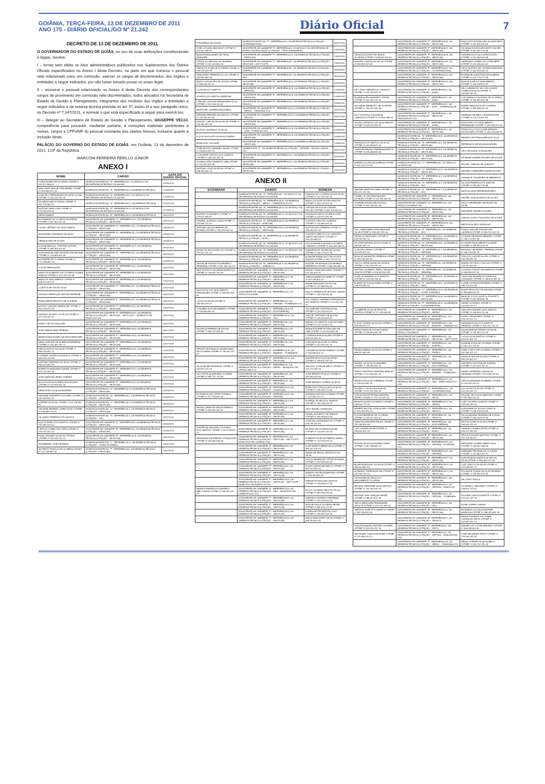GOIÂNIA, TERÇA-FEIRA, 13 DE DEZEMBRO DE 2011
ANO 175 - DIÁRIO OFICIAL/GO Nº 21.242
Diário Oficial 7
DECRETO DE 13 DE DEZEMBRO DE 2011.
O GOVERNADOR DO ESTADO DE GOIÁS, no uso de suas atribuições constitucionais e legais, resolve:
I – tornar sem efeito os Atos administrativos publicados nos Suplementos dos Diários Oficiais especificados no Anexo I deste Decreto, na parte em que nomeou o pessoal nele relacionado para, em comissão, exercer os cargos ali discriminados, dos órgãos e entidades a seguir indicados, por não haver tomado posse no prazo legal;
II – exonerar o pessoal relacionado no Anexo II deste Decreto dos correspondentes cargos de provimento em comissão nele discriminados, todos alocados na Secretaria de Estado de Gestão e Planejamento, integrantes dos módulos dos órgãos e entidades a seguir indicados e da reserva técnica prevista no art. 5º, inciso III e seu parágrafo único, do Decreto nº 7.347/2011, e nomear o que está especificado a seguir para exercê-los;
III – delegar ao Secretário de Estado de Gestão e Planejamento, GIUSEPPE VECCI, competência para proceder, mediante portaria, a correções materiais pertinentes a nomes, cargos e CPFs/MF do pessoal constante dos citados Anexos, inclusive quanto à inclusão deste.
PALÁCIO DO GOVERNO DO ESTADO DE GOIÁS, em Goiânia, 13 de dezembro de 2011, 123º da República.
MARCONI FERREIRA PERILLO JÚNIOR
ANEXO I
| NOME | CARGO | DATA DO DIÁRIO OFICIAL |
| --- | --- | --- |
| CLÉIA NUNES DE OLIVEIRA CPF/MF nº 010.817.866-54 | ASSESSOR ESPECIAL "A", REFERÊNCIA I, DO MÓDULO DA SECRETARIA DE ESTADO DA SAÚDE | 17/06/2011 |
| ANA CAROLINA DE PINA ABREU CPF/MF nº 004.956.471-44 | ASSESSOR ESPECIAL "A", REFERÊNCIA II, DA RESERVA TÉCNICA | 17/08/2011 |
| GRACIELY FERNANDES DA SILVA LUCAS CPF/MF nº 920.418.761-15 | ASSESSOR ESPECIAL "A", REFERÊNCIA IV, DO MÓDULO DA SECRETARIA DE ESTADO DA SAÚDE | 17/06/2011 |
| ROGÉRIO HELOU RASSI CPF/MF nº 402.736.361-20 | ASSESSOR ESPECIAL "A", REFERÊNCIA IV, DA RESERVA TÉCNICA | 07/07/2011 |
| ANTÔNIO NABI CURI CPF/MF nº 273.496.916-53 | ASSESSOR ESPECIAL "B", REFERÊNCIA IV, DO MÓDULO DA SECRETARIA DE ESTADO DA SAÚDE | 17/06/2011 |
| NÉDIO AMADO | ASSESSOR ESPECIAL "E", REFERÊNCIA III, DA RESERVA TÉCNICA | 18/07/2011 |
| ROSIMEIRE DE OLIVEIRA FERREIRA CPF/MF nº 957.352.911-49 | ASSISTENTE DE GABINETE "C", REFERÊNCIA IV, DA RESERVA TÉCNICA (LOTAÇÃO – SEGPLAN) | 29/07/2011 |
| LILIAN CAETANO DA SILVA RAMOS | ASSISTENTE DE GABINETE "D", REFERÊNCIA I, DA RESERVA TÉCNICA (LOTAÇÃO – SEGPLAN) | 03/08/2011 |
| EURÍPEDES FERREIRA DE ASSIS | ASSISTENTE DE GABINETE "D", REFERÊNCIA I, DA RESERVA TÉCNICA (LOTAÇÃO – SEGPLAN) | 03/08/2011 |
| KÊNIA ALVES DE SOUZA | ASSISTENTE DE GABINETE "D", REFERÊNCIA I, DA RESERVA TÉCNICA (LOTAÇÃO – SEGPLAN) | 03/08/2011 |
| ALINNE MARÇAL CRISTINO ROCHA CPF/MF nº 955.354.201-82 | ASSISTENTE DE GABINETE "D", REFERÊNCIA IV, DA RESERVA TÉCNICA (LOTAÇÃO – SEGPLAN) | 06/07/2011 |
| ALESSANDRA PAES BORGES DE AMORIM CPF/MF nº 723.689.401-06 | ASSISTENTE DE GABINETE "E", REFERÊNCIA I, DA RESERVA TÉCNICA (LOTAÇÃO – SEGPLAN) | 09/09/2011 |
| DONIZETE DE OLIVEIRA CPF/MF nº 771.498.681-15 | ASSISTENTE DE GABINETE "E", REFERÊNCIA III, DA RESERVA TÉCNICA (LOTAÇÃO – SEGPLAN) | 03/08/2011 |
| FLÁVIA FERNANDES | ASSISTENTE DE GABINETE "E", REFERÊNCIA V, DA RESERVA TÉCNICA (LOTAÇÃO – SEGPLAN) | 06/07/2011 |
| MARCOS ROBERTO DE OLIVEIRA GOMES JÚNIOR CPF/MF nº 021.740.701-38 | ASSISTENTE DE GABINETE "E", REFERÊNCIA V, DA RESERVA TÉCNICA (LOTAÇÃO – SEGPLAN) | 14/07/2011 |
| MARCUS NASCIMENTO CPF/MF nº 849.723.001-91 | ASSISTENTE DE GABINETE "E", REFERÊNCIA V, DA RESERVA TÉCNICA (LOTAÇÃO – SEGPLAN) | 14/07/2011 |
| CLEITON DE SOUZA SILVA | ASSISTENTE DE GABINETE "F", REFERÊNCIA I, DA RESERVA TÉCNICA (LOTAÇÃO – SEGPLAN) | 14/07/2011 |
| ARTHUR HENRIQUE BATISTA REZENDE | ASSISTENTE DE GABINETE "F", REFERÊNCIA I, DA RESERVA TÉCNICA (LOTAÇÃO – SEGPLAN) | 06/07/2011 |
| EDNA MARIA PEIXOTO DE OLIVEIRA | ASSISTENTE DE GABINETE "F", REFERÊNCIA I, DA RESERVA TÉCNICA (LOTAÇÃO – SEGPLAN) | 06/07/2011 |
| MURILO GARCEZ HENRIQUE CPF/MF nº 907.546.971-34 | ASSISTENTE DE GABINETE "F", REFERÊNCIA II, DA RESERVA TÉCNICA (LOTAÇÃO – SEGPLAN) | 14/07/2011 |
| SANDRA JACINTO DA SILVA CPF/MF nº 777.079.401-30 | ASSISTENTE DE GABINETE "F", REFERÊNCIA III, DA RESERVA TÉCNICA (LOTAÇÃO – SEGPLAN – VAPT-VUPT – MUNICÍPIO DE ANÁPOLIS-GO) | 18/07/2011 |
| ADEDY DE SOUZA ALVES | ASSISTENTE DE GABINETE "F", REFERÊNCIA III, DA RESERVA TÉCNICA (LOTAÇÃO – SEGPLAN) | 06/07/2011 |
| JOÃO MARIA MAIA PEREIRA | ASSISTENTE DE GABINETE "F", REFERÊNCIA III, DA RESERVA TÉCNICA (LOTAÇÃO – SEGPLAN) | 06/07/2011 |
| MARA RÚBIA NUNES DE PAIVA MARQUES | ASSISTENTE DE GABINETE "F", REFERÊNCIA III, DA RESERVA TÉCNICA (LOTAÇÃO – SEGPLAN) | 06/07/2011 |
| MARLI BATISTA DE ALMEIDA FERREIRA CPF/MF nº 332.067.752-72 | ASSISTENTE DE GABINETE "F", REFERÊNCIA III, DA RESERVA TÉCNICA (LOTAÇÃO – SEGPLAN) | 14/07/2011 |
| WELDA ARTUR DA SILVA CPF/MF nº 880.236.081-72 | ASSISTENTE DE GABINETE "F", REFERÊNCIA III, DA RESERVA TÉCNICA (LOTAÇÃO – SEGPLAN) | 14/07/2011 |
| LUZIMAR XAVIER DOS ANJOS CPF/MF nº 590.434.311-68 | ASSISTENTE DE GABINETE "F", REFERÊNCIA III, DA RESERVA TÉCNICA (LOTAÇÃO – SEGPLAN) | 06/07/2011 |
| ANTÔNIO MARTINS DA SILVA CPF/MF nº 360.401.891-68 | ASSISTENTE DE GABINETE "F", REFERÊNCIA IV, DA RESERVA TÉCNICA (LOTAÇÃO – SEGPLAN) | 07/07/2011 |
| EVERTON PARDINHO NAVES CPF/MF nº 510.702.001-15 | ASSISTENTE DE GABINETE "F", REFERÊNCIA IV, DA RESERVA TÉCNICA (LOTAÇÃO – SEGPLAN) | 14/07/2011 |
| JOÃO BATISTA LEMES GUEDES | ASSISTENTE DE GABINETE "F", REFERÊNCIA IV, DA RESERVA TÉCNICA (LOTAÇÃO – SEGPLAN) | 14/07/2011 |
| ELZI SOUZA NOGUEIRA RODRIGUES CPF/MF nº 772.875.591-15 | ASSISTENTE DE GABINETE "F", REFERÊNCIA V, DA RESERVA TÉCNICA (LOTAÇÃO – SEGPLAN) | 14/07/2011 |
| SEBASTIÃO DA SILVA MARTINS | ASSESSOR ESPECIAL "A", REFERÊNCIA III, DA RESERVA TÉCNICA (LOTAÇÃO – SEGPLAN) | 03/08/2011 |
| SIRLENE DONIZETTI DOS REIS CPF/MF nº 261.316.501-44 | ASSESSOR ESPECIAL "B", REFERÊNCIA II, DA RESERVA TÉCNICA (LOTAÇÃO – SEGPLAN) | 03/08/2011 |
| KLÉPER DA SILVA CPF/MF nº 002.478.391-91 | ASSESSOR ESPECIAL "D", REFERÊNCIA II, DA RESERVA TÉCNICA (LOTAÇÃO – SEGPLAN) | 16/06/2011 |
| ONOFRE PEREIRA LOPES FILHO CPF/MF nº 548.398.701-10 | ASSESSOR ESPECIAL "D", REFERÊNCIA V, DA RESERVA TÉCNICA (LOTAÇÃO – SEGPLAN) | 03/08/2011 |
| UILSINHO PEREIRA DOS SANTOS | ASSESSOR ESPECIAL "D", REFERÊNCIA V, DA RESERVA TÉCNICA (LOTAÇÃO – SIC) | 18/07/2011 |
| DAVI TORRES DOS SANTOS CPF/MF nº 757.834.011-53 | ASSISTENTE DE GABINETE "D", REFERÊNCIA I, DA RESERVA TÉCNICA (LOTAÇÃO – SEGPLAN) | 02/06/2011 |
| LETÍCIA GOMES DA COSTA CPF/MF nº 020.027.411-23 | ASSISTENTE DE GABINETE "E", REFERÊNCIA I, DA RESERVA TÉCNICA (LOTAÇÃO – SEGPLAN) | 02/06/2011 |
| IRANY ESTHER DA MOTA VITÓRIA CPF/MF nº 879.031.211-20 | ASSISTENTE DE GABINETE "E", REFERÊNCIA III, DA RESERVA TÉCNICA (LOTAÇÃO – SEGPLAN) | 18/07/2011 |
| ROSIMEIRE LOPES MUNDIN | ASSESSOR ESPECIAL "C", REFERÊNCIA IV, DA RESERVA TÉCNICA (LOTAÇÃO – GOIÁS TURISMO) | 18/07/2011 |
| ALFREDO FRANÇA DE OLIVEIRA CPF/MF nº 007.035.581-84 | ASSESSOR ESPECIAL "F", REFERÊNCIA II, DA RESERVA TÉCNICA (LOTAÇÃO – SEGPLAN) | 11/07/2011 |
| FLEURIMAR DE SOUZA | ASSESSOR ESPECIAL "F", REFERÊNCIA IV, DA RESERVA TÉCNICA (LOTAÇÃO – GOVERNADORIA) | 06/07/2011 |
| JOSÉ LUCIANO MACHADO CPF/MF nº 097.911.798-40 | ASSISTENTE DE GABINETE "B", REFERÊNCIA I, DO MÓDULO DA SECRETARIA DE ESTADO DA EDUCAÇÃO (LOTAÇÃO – SÍTIO D'ABADINHO) | 13/09/2011 |
| MARA RÚBIA NUNES DE PAIVA MARQUES | ASSISTENTE DE GABINETE "F", REFERÊNCIA III, DA RESERVA TÉCNICA (LOTAÇÃO – SEGPLAN) | 13/09/2011 |
| PRISCILA CARDOSO ALCÂNTARA CPF/MF nº 011.163.841-08 | ASSISTENTE DE GABINETE "C", REFERÊNCIA I, DA RESERVA TÉCNICA (LOTAÇÃO – SEGPLAN – VAPT-VUPT) | 13/09/2011 |
| GERALDO JOSÉ DE OLIVEIRA CPF/MF nº 218.108.161-68 | ASSISTENTE DE GABINETE "D", REFERÊNCIA I, DA RESERVA TÉCNICA (LOTAÇÃO – AGEPEL) | 09/09/2011 |
| SEBASTIÃO PEREIRA DA LUZ CPF/MF nº 604.805.991-49 | ASSISTENTE DE GABINETE "D", REFERÊNCIA I, DA RESERVA TÉCNICA (LOTAÇÃO – SIC) | 09/09/2011 |
| MARA GONÇALVES DE SOUZA CPF/MF nº 898.025.011-20 | ASSISTENTE DE GABINETE "E", REFERÊNCIA II, DA RESERVA TÉCNICA (LOTAÇÃO – SEGPLAN) | 09/09/2011 |
| CLODOALDO CAMPOS | ASSISTENTE DE GABINETE "E", REFERÊNCIA III, DA RESERVA TÉCNICA (LOTAÇÃO – DETRAN) | 03/08/2011 |
| JOSAFÁ DOS SANTOS BARBOSA | ASSISTENTE DE GABINETE "E", REFERÊNCIA III, DA RESERVA TÉCNICA (LOTAÇÃO – SEGPLAN) | 03/08/2011 |
| LARISSE CRISTINA FERNANDES SILVA CPF/MF nº 027.326.111-82 | ASSISTENTE DE GABINETE "E", REFERÊNCIA V, DA RESERVA TÉCNICA (LOTAÇÃO – IPASGO) | 09/09/2011 |
| MARIA DEL CARMEM MAQUEIRA | ASSISTENTE DE GABINETE "F", REFERÊNCIA III, DA RESERVA TÉCNICA (LOTAÇÃO – SEDUC – PARAÚNA-GO) | 18/07/2011 |
| WENDER MENDES DE ARAÚJO CPF/MF nº 709.151.641-91 | ASSISTENTE DE GABINETE "F", REFERÊNCIA III, DA RESERVA TÉCNICA (LOTAÇÃO – SEDUC) | 06/07/2011 |
| WASLEY CARVALHO DA SILVA CPF/MF nº 005.980.921-48 | ASSISTENTE DE GABINETE "F", REFERÊNCIA III, DA RESERVA TÉCNICA (LOTAÇÃO – SEGPLAN) | 13/09/2011 |
| ALUÍSIO LAURINDO DA SILVA | ASSISTENTE DE GABINETE "F", REFERÊNCIA III, DA RESERVA TÉCNICA (LOTAÇÃO – CBM – FORMOSA-GO) | 03/08/2011 |
| FLÁVIO AUGUSTO SILVA NOGUEIRA | ASSISTENTE DE GABINETE "F", REFERÊNCIA III, DA RESERVA TÉCNICA (LOTAÇÃO – SEGPLAN) | 03/08/2011 |
| EDMILSON GOULART | ASSISTENTE DE GABINETE "F", REFERÊNCIA III, DA RESERVA TÉCNICA (LOTAÇÃO – SEGPLAN) | 17/08/2011 |
| JOSÉ ARTUR LINHARES SALES CPF/MF nº 118.604.051-34 | SUPERVISOR "C", DA RESERVA TÉCNICA (LOTAÇÃO – DETRAN – ÁGUAS LINDAS-GO) | 06/07/2011 |
| CLAUDETE CASTRO DOS SANTOS CPF/MF nº 005.434.251-18 | ASSISTENTE DE GABINETE "A", REFERÊNCIA V, DA RESERVA TÉCNICA (LOTAÇÃO – SEGPLAN) | 09/09/2011 |
| DAYANA CARLA BARROS LIMA CPF/MF nº 721.325.821-49 | ASSISTENTE DE GABINETE "A", REFERÊNCIA V, DA RESERVA TÉCNICA (LOTAÇÃO – SEGPLAN) | 09/09/2011 |
| ANTÔNIO JOSÉ DA SILVA CPF/MF nº 586.782.901-00 | ASSISTENTE DE GABINETE "F", REFERÊNCIA II, DA RESERVA TÉCNICA (LOTAÇÃO – SEGPLAN) | 14/07/2011 |
ANEXO II
| EXONERAR | CARGO | NOMEAR |
| --- | --- | --- |
| – | ASSESSOR ESPECIAL "A", REFERÊNCIA I, DO MÓDULO DA SECRETARIA DE ESTADO DA SAÚDE | FABIANA DE OLIVEIRA SOUZA SILVA CPF/MF nº 007.761.351-12 |
| – | ASSESSOR ESPECIAL "A", REFERÊNCIA III, DA RESERVA TÉCNICA (LOTAÇÃO – SEDUC – PIRENÓPOLIS-GO) | MARA LÚCIA DE SOUSA PEIXOTO CPF/MF nº 941.237.641-34 |
| – | ASSESSOR ESPECIAL "A", REFERÊNCIA IV, DO MÓDULO DA SECRETARIA DE ESTADO DA SAÚDE | LARISSA DE SOUSA CHAVES FALCÃO CPF/MF nº 007.704.401-00 |
| EUSTAK FIGUEIREDO CPF/MF nº 579.501.481-87 | ASSESSOR ESPECIAL "A", REFERÊNCIA IV, DO MÓDULO DA SECRETARIA DE ESTADO DA SAÚDE | RAYANA NOVELA OLIVEIRA LOBO CPF/MF nº 024.912.381-95 |
| GABRIEL JUSTINO LISITA CPF/MF nº 011.656.721-03 | ASSESSOR ESPECIAL "A", REFERÊNCIA IV, DA RESERVA TÉCNICA (LOTAÇÃO – AGECOM) | GUSTAVO PEIXOTO GUERRA CPF/MF nº 711.654.441-00 |
| ANTÔNIA VALDA PEREIRA DE MORAIS CPF/MF nº 780.361.601-10 | ASSESSOR ESPECIAL "A", REFERÊNCIA III, DA RESERVA TÉCNICA (LOTAÇÃO – SEGPLAN) | MILTON DIAS PEREIRA CPF/MF nº 136.094.671-34 |
| – | ASSESSOR ESPECIAL "A", REFERÊNCIA V, DA RESERVA TÉCNICA (LOTAÇÃO – AGR) | GUSTAVO HERCÍLIO DO ESPÍRITO SANTO MACHADO CPF/MF nº 229.211.661-20 |
| – | ASSESSOR ESPECIAL "B", REFERÊNCIA IV, DO MÓDULO DA SECRETARIA DE ESTADO DA SAÚDE | SILVIA RAFAELA MORAIS OLIVEIRA CAMARGO CPF/MF nº 946.039.383-20 |
| BRUNO ALVES PORTILHO CPF/MF nº 923.947.101-44 | ASSESSOR ESPECIAL "B", REFERÊNCIA IV, DO MÓDULO DA SECRETARIA DE ESTADO DA SAÚDE | WANDERSON XAVIER DE SOUSA CPF/MF nº 005.274.621-60 |
| – | ASSESSOR ESPECIAL "E", REFERÊNCIA III, DA RESERVA TÉCNICA (LOTAÇÃO – AGRODEFESA) | ALAESTE FRANCISCO DE SOUZA JÚNIOR CPF/MF nº 530.779.111-91 |
| CELMA DE MORAIS FIGUEIREDO FERREIRA CPF/MF nº 811.181.041-53 | ASSESSOR ESPECIAL "E", REFERÊNCIA V, DA RESERVA TÉCNICA (LOTAÇÃO – SANEAGO) | RAQUEL DE MORAIS FIGUEIREDO FERREIRA CPF/MF nº 956.099.381-04 |
| MAX RODRIGO SIQUEIRA BARBOSA CPF/MF nº 025.822.201-63 | ASSISTENTE DE GABINETE "A", REFERÊNCIA V, DA RESERVA TÉCNICA (LOTAÇÃO – SEGPLAN) | BRUNO VIANA MACHADO CPF/MF nº 027.941.611-30 |
| – | ASSISTENTE DE GABINETE "A", REFERÊNCIA V, DA RESERVA TÉCNICA (LOTAÇÃO – SEGPLAN) | CAMILA BARBOSA CAMPOS CPF/MF nº 007.039.801-14 |
| – | ASSISTENTE DE GABINETE "A", REFERÊNCIA V, DA RESERVA TÉCNICA (LOTAÇÃO – SEGPLAN) | JEANE MARQUES DA ROCHA CPF/MF nº 027.680.991-20 |
| RODOLPHO DO NASCIMENTO FERNANDES CPF/MF nº 015.841.871-90 | ASSISTENTE DE GABINETE "B", REFERÊNCIA II, DO MÓDULO DA AGEL | PAULO PIMENTA DE MORAIS JÚNIOR CPF/MF nº 478.216.411-53 |
| LUCAS DA SILVA CPF/MF nº 089.463.276-27 | ASSISTENTE DE GABINETE "C", REFERÊNCIA I, DA RESERVA TÉCNICA (LOTAÇÃO – DETRAN – ITUMBIARA-GO) | POLLYANNA CARMINDA FERNANDES DE CAMPOS CPF/MF nº 013.419.161-70 |
| CLEUBER BORGES RIBEIRO CPF/MF nº 425.569.611-04 | ASSISTENTE DE GABINETE "C", REFERÊNCIA II, DA RESERVA TÉCNICA (LOTAÇÃO – AGRODEFESA) | JACQUELINE CRISTINA ROSA CPF/MF nº 021.202.431-07 |
| – | ASSISTENTE DE GABINETE "C", REFERÊNCIA IV, DA RESERVA TÉCNICA (LOTAÇÃO – SIC) | RAQUEL SEPTIMIO DE MOURA CPF/MF nº 001.502.841-01 |
| – | ASSISTENTE DE GABINETE "D", REFERÊNCIA I, DA RESERVA TÉCNICA (LOTAÇÃO – SEGPLAN) | MAÍSA DOS SANTOS GARCIA PIRES CPF/MF nº 037.724.801-01 |
| IZAURICA PEREIRA DE SOUSA CPF/MF nº 834.221.961-53 | ASSISTENTE DE GABINETE "D", REFERÊNCIA I, DA RESERVA TÉCNICA (LOTAÇÃO – SEGPLAN) | MARIA EDILENE RODRIGUES DE LIMA CPF/MF nº 000.914.651-25 |
| – | ASSISTENTE DE GABINETE "D", REFERÊNCIA I, DA RESERVA TÉCNICA (LOTAÇÃO – SEGPLAN) | LORENNA BRAGA ALVES CPF/MF nº 028.015.091-15 |
| – | ASSISTENTE DE GABINETE "D", REFERÊNCIA I, DA RESERVA TÉCNICA (LOTAÇÃO – SEGPLAN) | CLEONICE SILVA DE OLIVEIRA CPF/MF nº 022.947.311-31 |
| WESLEY EUSTAQUIO DAMASCENO DE OLIVEIRA CPF/MF nº 795.097.111-87 | ASSISTENTE DE GABINETE "D", REFERÊNCIA III, DA RESERVA TÉCNICA (LOTAÇÃO – EMATER – ITUMBIARA) | CLEUBER BORGES RIBEIRO CPF/MF nº 425.569.611-04 |
| – | ASSISTENTE DE GABINETE "D", REFERÊNCIA IV, DA RESERVA TÉCNICA (LOTAÇÃO – SEGPLAN) | DALETE DE SOUSA FAUSTINO CPF/MF nº 798.532.181-00 |
| JACQUELINE FERREIRA CPF/MF nº 347.837.241-34 | ASSISTENTE DE GABINETE "E", REFERÊNCIA I, DA RESERVA TÉCNICA (LOTAÇÃO – SEFAZ – MUNICÍPIO DE PETROLINA-GO) | ARLINDO JOSÉ DE MELO CPF/MF nº 427.272.351-00 |
| ADY PATRÍCIA AZEVEDO SOARES CPF/MF nº 880.771.171-53 | ASSISTENTE DE GABINETE "E", REFERÊNCIA I, DA RESERVA TÉCNICA (LOTAÇÃO – SEGPLAN) | JOSÉ RENATO E SILVA CPF/MF nº 082.840.001-59 |
| – | ASSISTENTE DE GABINETE "E", REFERÊNCIA I, DA RESERVA TÉCNICA (LOTAÇÃO – SEGPLAN) | JOSÉ AMANDO GOMES DA SILVA |
| – | ASSISTENTE DE GABINETE "E", REFERÊNCIA III, DA RESERVA TÉCNICA (LOTAÇÃO – GOIASGÁS) | EDMILSON GONÇALVES DA SILVA CPF/MF nº 038.457.271-52 |
| ROSANE ALVES LEITE FONSECA CPF/MF nº 377.025.801-00 | ASSISTENTE DE GABINETE "E", REFERÊNCIA III, DA RESERVA TÉCNICA (LOTAÇÃO – DETRAN) | ADRIANA BATISTA OLIVEIRA CPF/MF nº 027.890.071-10 |
| – | ASSISTENTE DE GABINETE "E", REFERÊNCIA V, DA RESERVA TÉCNICA (LOTAÇÃO – SEGPLAN) | JUVENAL ALVES DOS SANTOS CPF/MF nº 082.785.041-72 |
| MARIA CLERIA DE JESUS RIBEIRO CPF/MF nº 844.692.421-87 | ASSISTENTE DE GABINETE "E", REFERÊNCIA V, DA RESERVA TÉCNICA (LOTAÇÃO – SEGPLAN) | LEVY ÂNGELO BARBOSA |
| – | ASSISTENTE DE GABINETE "E", REFERÊNCIA V, DA RESERVA TÉCNICA (LOTAÇÃO – SEGPLAN) | ISRAEL MODESTO DE ARAÚJO CPF/MF nº 491.853.801-34 |
| – | ASSISTENTE DE GABINETE "E", REFERÊNCIA V, DA RESERVA TÉCNICA (LOTAÇÃO – SEGPLAN) | JOSÉ DA CUNHA BASTOS CPF/MF nº 040.131.311-53 |
| ANDRESSA SEDIARA COUTINHO DOS SANTOS CPF/MF nº 025.026.891-47 | ASSISTENTE DE GABINETE "E", REFERÊNCIA V, DA RESERVA TÉCNICA (LOTAÇÃO – SEGPLAN) | HILÁRIO DE OLIVEIRA MOURA CPF/MF nº 720.981.711-53 |
| FERNANDA DE FREITAS GONÇALVES CPF/MF nº 015.382.941-92 | ASSISTENTE DE GABINETE "F", REFERÊNCIA II, DA RESERVA TÉCNICA (LOTAÇÃO – SEGPLAN – VAPT-VUPT – MUNICÍPIO DE LUZIÂNIA-GO) | ROBERTO NOÉ DE FREITAS ABREU CPF/MF nº 012.937.541-10 |
| – | ASSISTENTE DE GABINETE "F", REFERÊNCIA II, DA RESERVA TÉCNICA (LOTAÇÃO – SEGPLAN) | JOSÉ RAMOS MENDONÇA CPF/MF nº 355.527.001-04 |
| – | ASSISTENTE DE GABINETE "F", REFERÊNCIA II, DA RESERVA TÉCNICA (LOTAÇÃO – SEGPLAN) | MARIA DE JESUS CARVALHO DA SILVA |
| – | ASSISTENTE DE GABINETE "F", REFERÊNCIA II, DA RESERVA TÉCNICA (LOTAÇÃO – SEGPLAN) | PAULO HENRIQUE OTTONI BORGES CPF/MF nº 027.809.061-14 |
| – | ASSISTENTE DE GABINETE "F", REFERÊNCIA II, DA RESERVA TÉCNICA (LOTAÇÃO – SEGPLAN) | DIVAR CARMO DE MATOS CPF/MF nº 467.813.151-53 |
| – | ASSISTENTE DE GABINETE "F", REFERÊNCIA II, DA RESERVA TÉCNICA (LOTAÇÃO – SEGPLAN) | RENATO DE PAIVA MARTINS CPF/MF nº 549.380.661-49 |
| – | ASSISTENTE DE GABINETE "F", REFERÊNCIA III, DA RESERVA TÉCNICA (LOTAÇÃO – SEGPLAN – VAPT-VUPT – MUNICÍPIO DE ANÁPOLIS-GO) | DENISE RODRIGUES SANTOS CPF/MF nº 043.096.471-46 |
| MARIA RONISETH FIGUEIREDO MELO ASSIS CPF/MF nº 628.200.521-34 | ASSISTENTE DE GABINETE "F", REFERÊNCIA III, DA RESERVA TÉCNICA (LOTAÇÃO – SES – MUNICÍPIO DE PIRENÓPOLIS-GO) | RILDO OLIVEIRA PEIXOTO FILHO CPF/MF nº 992.296.331-00 |
| – | ASSISTENTE DE GABINETE "F", REFERÊNCIA III, DA RESERVA TÉCNICA (LOTAÇÃO – SEGPLAN) | JANDIRA LOURENÇO MOREIRA CPF/MF nº 521.730.541-04 |
| – | ASSISTENTE DE GABINETE "F", REFERÊNCIA III, DA RESERVA TÉCNICA (LOTAÇÃO – SEGPLAN) | MYA DE PAULA OLIVEIRA NEVES CPF/MF nº 585.675.771-87 |
| – | ASSISTENTE DE GABINETE "F", REFERÊNCIA III, DA RESERVA TÉCNICA (LOTAÇÃO – SEGPLAN) | KAREN KEYTE BATISTA LOBO CPF/MF nº 730.687.991-04 |
| – | ASSISTENTE DE GABINETE "F", REFERÊNCIA III, DA RESERVA TÉCNICA (LOTAÇÃO – SEGPLAN) | NÁDIA NARA BRITO SILVA CPF/MF nº 548.759.601-82 |
| – | ASSISTENTE DE GABINETE "F", REFERÊNCIA III, DA RESERVA TÉCNICA (LOTAÇÃO – SEGPLAN) | ANACLETO RODRIGUES AGUIAR NETO CPF/MF nº 041.545.311-80 |
| – | ASSISTENTE DE GABINETE "F", REFERÊNCIA III, DA RESERVA TÉCNICA (LOTAÇÃO – SEGPLAN) | SILVÂNIA RODRIGUES BRITO XAVIER CPF/MF nº 641.251.731-68 |
| CÉZAR AUGUSTO DE JESUS OLIVEIRA CPF/MF nº 669.547.111-87 | ASSISTENTE DE GABINETE "F", REFERÊNCIA III, DA RESERVA TÉCNICA (LOTAÇÃO – SEGPLAN) | VANDERLÚCIO DA COSTA SOUZA CPF/MF nº 512.084.901-68 |
| DANYELI CARVALHO DE SÁ CPF/MF nº 893.682.821-53 | ASSISTENTE DE GABINETE "F", REFERÊNCIA III, DA RESERVA TÉCNICA (LOTAÇÃO – SEGPLAN) | GEREMIAS GOMES DA COSTA NETO CPF/MF nº 011.186.601-52 |
| – | ASSISTENTE DE GABINETE "F", REFERÊNCIA IV, DA RESERVA TÉCNICA (LOTAÇÃO – GOVERNADORIA) | LEILA QUIRINO DE OLIVEIRA MARTINS CPF/MF nº 902.818.961-00 |
| – | ASSISTENTE DE GABINETE "F", REFERÊNCIA IV, DA RESERVA TÉCNICA (LOTAÇÃO – SEGPLAN) | ELISÂNGELA ANTÔNIO DE ALMEIDA CPF/MF nº 002.779.771-69 |
| – | ASSISTENTE DE GABINETE "F", REFERÊNCIA IV, DA RESERVA TÉCNICA (LOTAÇÃO – SEGPLAN) | EDSON JOSÉ DO NASCIMENTO CPF/MF nº 426.148.807-87 |
| LÉO JÚNIO MEDEIROS LOBIANCO CPF/MF nº 029.230.811-81 | ASSISTENTE DE GABINETE "F", REFERÊNCIA V, DA RESERVA TÉCNICA (LOTAÇÃO – AGEL) | WILL GEANNYNY WILSON JUNIOR GOMES DA SILVA CPF/MF nº 034.980.751-52 |
| ELIANE ALVES BARRETO JORGE CPF/MF nº 402.000.191-04 | ASSISTENTE DE GABINETE "F", REFERÊNCIA V, DA RESERVA TÉCNICA (LOTAÇÃO – AGEL) | LUIZ ARNALDO BORGES DE OLIVEIRA CPF/MF nº 315.880.691-68 |
| VALSIMAR BENEDITO DE OLIVEIRA CPF/MF nº 784.287.691-68 | ASSISTENTE DE GABINETE "F", REFERÊNCIA V, DA RESERVA TÉCNICA (LOTAÇÃO – AGEL – APARECIDA DE GOIÂNIA-GO) | EDINE FRANCISCA DE OLIVEIRA CPF/MF nº 836.995.511-15 |
| ELIZ CRISTINA JUNQUEIRA CAMARGO CPF/MF nº 213.841.588-04 | ASSISTENTE DE GABINETE "F", REFERÊNCIA V, DA RESERVA TÉCNICA (LOTAÇÃO – SEGPLAN – ITAPURANGA-GO) | VANESSA DE MELLO EVANGELISTA CPF/MF nº 014.770.511-80 |
| SALMA CARVALHO DA SILVA ARAÚJO CPF/MF nº 826.302.451-87 | ASSISTENTE DE GABINETE "F", REFERÊNCIA V, DA RESERVA TÉCNICA (LOTAÇÃO – AGEL) | RODOLPHO DO NASCIMENTO FERNANDES CPF/MF nº 015.841.871-90 |
| – | ASSISTENTE DE GABINETE "F", REFERÊNCIA V, DA RESERVA TÉCNICA (LOTAÇÃO – SEGPLAN) | FRANCISCA GLEYCIANE MENDES RODRIGUES CPF/MF nº 044.076.863-24 |
| – | ASSESSOR ESPECIAL "A", REFERÊNCIA III, DA RESERVA TÉCNICA (LOTAÇÃO – SEGPLAN) | RENATA CRISTINA ALMEIDA E SILVA |
| PATRÍCIA DOS SANTOS DA SILVA CPF/MF nº 041.545.671-10 | ASSESSOR ESPECIAL "B", REFERÊNCIA II, DA RESERVA TÉCNICA (LOTAÇÃO – SEGPLAN) | JEFFERSON DE MOURA BORGES |
| CHARLES MAGNO FERREIRA MATOS CPF/MF nº 578.466.851-04 | ASSESSOR ESPECIAL "B", REFERÊNCIA II, DA RESERVA TÉCNICA (LOTAÇÃO – SEGPLAN) | LEVY DE ASSIS GONÇALVES |
| – | ASSESSOR ESPECIAL "B", REFERÊNCIA II, DA RESERVA TÉCNICA (LOTAÇÃO – SEGPLAN) | DAYANNE APARECIDA REIS DE SOUZA |
| BRENNO ALVES DE ALMEIDA CPF/MF nº 975.767.271-87 | ASSESSOR ESPECIAL "C", REFERÊNCIA I, DO MÓDULO DA SEGPLAN | RIQUELY AVELAR DE QUEIROZ |
| – | ASSESSOR ESPECIAL "D", REFERÊNCIA III, DA RESERVA TÉCNICA (LOTAÇÃO – SEGPLAN) | ARLENE GUIMARÃES BARBOZA DIAS |
| – | ASSESSOR ESPECIAL "D", REFERÊNCIA V, DA RESERVA TÉCNICA (LOTAÇÃO – SEGPLAN) | JURANDIR PRAXEDES DE MEDEIROS |
| – | ASSESSOR ESPECIAL "D", REFERÊNCIA V, DA RESERVA TÉCNICA (LOTAÇÃO – SIC) | UILSON PEREIRA DOS SANTOS CPF/MF nº 830.437.131-68 |
| SIMONE MARTINS PIRES CPF/MF nº 841.272.221-15 | ASSESSOR ESPECIAL "E", REFERÊNCIA V, DA RESERVA TÉCNICA (LOTAÇÃO – SIC) | MÁRCIA LARA FERREIRA BUENO |
| LUDMILLA CRISTINA FALEIRO GONDIM CPF/MF nº 031.845.391-84 | ASSISTENTE DE GABINETE "C", REFERÊNCIA I, DA RESERVA TÉCNICA (LOTAÇÃO – SEGPLAN) | WISTER JÚNIOR BRITO DE SOUZA |
| JOSIENE RODRIGUES ROCHA CPF/MF nº 901.435.401-06 | ASSISTENTE DE GABINETE "D", REFERÊNCIA I, DO MÓDULO DA SEGPLAN | PAULO HENRIQUE CARVALHO DA SILVA |
| – | ASSISTENTE DE GABINETE "D", REFERÊNCIA I, DA RESERVA TÉCNICA (LOTAÇÃO – SEGPLAN) | MARISETE XAVIER GOUVEIA |
| – | ASSISTENTE DE GABINETE "E", REFERÊNCIA I, DA RESERVA TÉCNICA (LOTAÇÃO – SEGPLAN) | JÚNIOR GLAICO FAUSTINO DE SOUZA |
| – | ASSISTENTE DE GABINETE "F", REFERÊNCIA III, DA RESERVA TÉCNICA (LOTAÇÃO – SEGPLAN) | MATILDE ALVES CARVALHO |
| POLLYANNA MESQUITA ANDRADE SILVA CPF/MF nº 005.467.221-05 | ASSESSOR ESPECIAL "A", REFERÊNCIA I, DA RESERVA TÉCNICA (LOTAÇÃO – SIC) | THIAGO WILLER RODRIGUES LACERDA CPF/MF nº 026.732.321-25 |
| GERALDO MARQUES CPF/MF nº 036.364.451-20 | ASSESSOR ESPECIAL "A", REFERÊNCIA III, DA RESERVA TÉCNICA (LOTAÇÃO – DETRAN – INHUMAS-GO) | VICENTE FERREIRA MENDES CPF/MF nº 058.704.881-68 |
| SILVONE BATISTA SILVA CPF/MF nº 380.860.341-00 | ASSESSOR ESPECIAL "A", REFERÊNCIA III, DA RESERVA TÉCNICA (LOTAÇÃO – SEGPLAN) | KLYNGER NASCIMENTO DUARTE CPF/MF nº 068.806.031-91 |
| CLÁUDIA LIMONGI CPF/MF nº 370.878.571-00 | ASSESSOR ESPECIAL "A", REFERÊNCIA V, DA RESERVA TÉCNICA (LOTAÇÃO – DETRAN) | MARINHO SEVERINO PEREIRA CPF/MF nº 045.126.931-49 |
| MOACIR ABRANTES PEREIRA CPF/MF nº 263.248.061-20 | ASSESSOR ESPECIAL "A", REFERÊNCIA V, DA RESERVA TÉCNICA (LOTAÇÃO – SEGPLAN) | VINICIUS GARCEZ ALVES CPF/MF nº 005.785.691-59 |
| DALILA VIEIRA BARBOSA NOVAIS CPF/MF nº 392.323.791-04 | ASSESSOR ESPECIAL "B", REFERÊNCIA I, DA RESERVA TÉCNICA (LOTAÇÃO – DETRAN) | ANIBAL DE PAULO CALDAS CPF/MF nº 243.702.401-82 |
| ANTÔNIO ALBERTO ENES CARVALHO JÚNIOR CPF/MF nº 376.944.561-98 | ASSESSOR ESPECIAL "B", REFERÊNCIA I, DA RESERVA TÉCNICA (LOTAÇÃO – SEINFRA) | LUCIANO FLEURY DE BARROS CPF/MF nº 058.809.871-91 |
| GISELLE PEREIRA DOS SANTOS CPF/MF nº 704.245.781-15 | ASSESSOR ESPECIAL "B", REFERÊNCIA III, DA RESERVA TÉCNICA (LOTAÇÃO – SEGPLAN) | CAROLINA MONTEIRO BARBOSA CASSIANO CPF/MF nº 136.816.481-15 |
| ELAINE DE SOUSA PIRES CPF/MF nº 548.329.691-53 | ASSESSOR ESPECIAL "B", REFERÊNCIA III, DA RESERVA TÉCNICA (LOTAÇÃO – SES) | LUDMILLA FARIA FERREIRA CPF/MF nº 685.175.511-68 |
| – | ASSESSOR ESPECIAL "C", REFERÊNCIA IV, DA RESERVA TÉCNICA (LOTAÇÃO – GOIÁS TURISMO) | ADAIR TEODORO DE AMORIM CPF/MF nº 806.684.021-72 |
| – | ASSESSOR ESPECIAL "F", REFERÊNCIA III, DA RESERVA TÉCNICA (LOTAÇÃO – SEGPLAN) | MARCELO DOS SANTOS ZORZETTI CPF/MF nº 641.386.581-49 |
| – | ASSESSOR ESPECIAL "F", REFERÊNCIA IV, DA RESERVA TÉCNICA (LOTAÇÃO – GOVERNADORIA) | JAVIER GODINHO CPF/MF nº 010.848.311-72 |
| LUCIMEIRE DA SILVA PEIXOTO SANTOS CPF/MF nº 777.379.461-87 | ASSISTENTE DE GABINETE "A", REFERÊNCIA V, DA RESERVA TÉCNICA (LOTAÇÃO – SEFAZ) | ISADORA CESÁRIO DOS SANTOS CPF/MF nº 025.803.721-05 |
| – | ASSISTENTE DE GABINETE "B", REFERÊNCIA I, DO MÓDULO DA SEDUC – SÍTIO D'ABADINHO | PLÍNIO VIEIRA REIS CPF/MF nº 770.107.011-72 |
| FLÁVIO JÚNIOR DA SILVA CPF/MF nº 909.848.701-72 | ASSISTENTE DE GABINETE "B", REFERÊNCIA V, DA RESERVA TÉCNICA (LOTAÇÃO – EMATER – PANAMÁ-GO) | ADRIANA ROSA DOS SANTOS PEREIRA CPF/MF nº 923.791.761-91 |
| MARA RÚBIA DE SOUSA BUENO CPF/MF nº 916.894.481-34 | ASSISTENTE DE GABINETE "C", REFERÊNCIA I, DO MÓDULO DA SEDUC | DAURILENE MONTEIRO DA SILVA CPF/MF nº 018.982.171-09 |
| – | ASSISTENTE DE GABINETE "C", REFERÊNCIA I, DA RESERVA TÉCNICA (LOTAÇÃO – SEGPLAN – VAPT-VUPT) | LUCAS SILVA SANTOS CPF/MF nº 025.022.621-94 |
| – | ASSISTENTE DE GABINETE "D", REFERÊNCIA I, DA RESERVA TÉCNICA (LOTAÇÃO – AGEPEL) | SUSANE ROSA DE OLIVEIRA CPF/MF nº 957.427.191-91 |
| KÊNIA ALMEIDA DA SILVA CPF/MF nº 848.312.051-68 | ASSISTENTE DE GABINETE "D", REFERÊNCIA I, DA RESERVA TÉCNICA (LOTAÇÃO – FAPEG) | KAMILA ZAGO DE OLIVEIRA CPF/MF nº 032.305.021-24 |
| – | ASSISTENTE DE GABINETE "D", REFERÊNCIA I, DA RESERVA TÉCNICA (LOTAÇÃO – SIC) | DINAH ALVES DE SOUSA CPF/MF nº 684.105.501-97 |
| RAFAEL DA SILVA GUIMARÃES CPF/MF nº 735.258.391-20 | ASSISTENTE DE GABINETE "D", REFERÊNCIA I, DA RESERVA TÉCNICA (LOTAÇÃO – AGRODEFESA) | ANDREZA CRISTINA DE FREITAS CPF/MF nº 021.253.791-12 |
| THIAGO ANTÔNIO ARANTES ARAÚJO CPF/MF nº 017.830.601-07 | ASSISTENTE DE GABINETE "D", REFERÊNCIA II, DA RESERVA TÉCNICA (LOTAÇÃO – EMATER – ITUMBIARA-GO) | WIMAN PARREIRA CARVALHO SERAFIM CPF/MF nº 971.898.041-53 |
| IRENE TORQUATO PEREIRA CPF/MF nº 534.110.561-34 | ASSISTENTE DE GABINETE "D", REFERÊNCIA V, DA RESERVA TÉCNICA (LOTAÇÃO – SES – TRÊS RANCHOS-GO) | LETÍCIA BÁRBARA ROMEIRO CPF/MF nº 024.620.131-21 |
| MICHELLY DE SOUZA ARAÚJO CPF/MF nº 017.137.901-22 | ASSISTENTE DE GABINETE "D", REFERÊNCIA IV, DA RESERVA TÉCNICA (LOTAÇÃO – GOVERNADORIA) | ULLI ROSA DA SILVA CPF/MF nº 022.725.241-17 |
| JORCELITA DE FÁTIMA MARTINS PEREZ CPF/MF nº 792.716.931-91 | ASSISTENTE DE GABINETE "D", REFERÊNCIA V, DA RESERVA TÉCNICA (LOTAÇÃO – SECT) | RAQUEL DE SOUZA MARTINS CPF/MF nº 813.960.231-00 |
| ERASTO ALVES DOURADO CPF/MF nº 036.404.771-20 | ASSISTENTE DE GABINETE "D", REFERÊNCIA V, DA RESERVA TÉCNICA (LOTAÇÃO – SEFAZ) | JOÃO SILVÉRIO JÚNIOR CPF/MF nº 028.525.241-04 |
| HEBERT MILTON GONÇALVES CPF/MF nº 920.421.631-04 | ASSISTENTE DE GABINETE "D", REFERÊNCIA V, DA RESERVA TÉCNICA (LOTAÇÃO – SEDUC) | ALESSIANE DE SOUZA CAMPOS CPF/MF nº 036.278.011-89 |
| FLÁVIA FERREIRA DE OLIVEIRA CPF/MF nº 033.157.651-47 | ASSISTENTE DE GABINETE "E", REFERÊNCIA I, DA RESERVA TÉCNICA (LOTAÇÃO – IPASGO) | SILVIA HELENA TEIXEIRA DE SOUSA CPF/MF nº 839.169.971-49 |
| JANAYNA BÁRBARA TELES CPF/MF nº 797.286.931-68 | ASSISTENTE DE GABINETE "E", REFERÊNCIA I, DA RESERVA TÉCNICA (LOTAÇÃO – AGRODEFESA) | MILTON JOSÉ DA SILVA CPF/MF nº 163.001.731-00 |
| LUIZ DUARTE MOTA CPF/MF nº 290.652.671-15 | ASSISTENTE DE GABINETE "E", REFERÊNCIA I, DA RESERVA TÉCNICA (LOTAÇÃO – AGEL) | LEANDRO NUNES MOTA CPF/MF nº 029.171.331-98 |
| – | ASSISTENTE DE GABINETE "E", REFERÊNCIA II, DA RESERVA TÉCNICA (LOTAÇÃO – SEGPLAN) | JÉSSICA XAVIER MARTINS CPF/MF nº 752.115.991-87 |
| RONITA DE SOUZA NUNES PIRES CPF/MF nº 457.798.801-15 | ASSISTENTE DE GABINETE "E", REFERÊNCIA III, DA RESERVA TÉCNICA (LOTAÇÃO – DETRAN – ACREÚNA-GO) | BENJAMIM SOARES MENDONÇA CPF/MF nº 139.062.796-49 |
| – | ASSISTENTE DE GABINETE "E", REFERÊNCIA III, DA RESERVA TÉCNICA (LOTAÇÃO – DETRAN) | BRENNER TEIXEIRA DE OLIVEIRA CPF/MF nº 002.882.201-37 |
| – | ASSISTENTE DE GABINETE "E", REFERÊNCIA IV, DA RESERVA TÉCNICA (LOTAÇÃO – SEGPLAN) | ALESSANDRA SANTOS ALVES DA SILVA CPF/MF nº 955.344.071-15 |
| ELDER EZEQUIEL DA SILVA CPF/MF nº 355.810.851-53 | ASSISTENTE DE GABINETE "E", REFERÊNCIA IV, DA RESERVA TÉCNICA (LOTAÇÃO – SEGPLAN) | LUIZ CARLOS DA SILVA CPF/MF nº 323.096.001-72 |
| ALTAMIRO PEREIRA ROSA CPF/MF nº 232.362.131-91 | ASSISTENTE DE GABINETE "E", REFERÊNCIA IV, DA RESERVA TÉCNICA (LOTAÇÃO – SEGPLAN) | DOLARICE JOANA DA SILVA TAVARES CPF/MF nº 790.821.821-53 |
| CRISTIANE DE JESUS DO NASCIMENTO OLIVEIRA | ASSISTENTE DE GABINETE "E", REFERÊNCIA V, DA RESERVA TÉCNICA (LOTAÇÃO – SEGPLAN) | TALLITA DI PAULA |
| NAYARA CHRISTINE SILVA SANTOS CPF/MF nº 752.425.161-00 | ASSISTENTE DE GABINETE "E", REFERÊNCIA V, DA RESERVA TÉCNICA (LOTAÇÃO – DETRAN – ANÁPOLIS-GO) | JÔ BRANCO MACHADO CPF/MF nº 146.601.211-00 |
| ANTÔNIO DAS GRAÇAS NAVES CPF/MF nº 088.304.521-49 | ASSISTENTE DE GABINETE "E", REFERÊNCIA V, DA RESERVA TÉCNICA (LOTAÇÃO – DETRAN – ITUMBIARA-GO) | GIULIENI GARCIA SANTOS CPF/MF nº 010.157.241-75 |
| DIEGO MESQUITA FERNANDES PASSOS CPF/MF nº 017.672.491-52 | ASSISTENTE DE GABINETE "E", REFERÊNCIA V, DA RESERVA TÉCNICA (LOTAÇÃO – SIC) | ALINE GOMES CABRAL |
| GERSON JOSÉ DOS SANTOS CPF/MF nº 837.916.631-00 | ASSISTENTE DE GABINETE "E", REFERÊNCIA V, DA RESERVA TÉCNICA (LOTAÇÃO – SEGPLAN) | ROSIMARY DA SILVA PARTATA BARBOSA CPF/MF nº 388.479.491-49 |
| – | ASSISTENTE DE GABINETE "E", REFERÊNCIA V, DA RESERVA TÉCNICA (LOTAÇÃO – IPASGO) | MARIA PINHEIRO DA CUNHA CARVALHO REGO CPF/MF nº 322.952.001-72 |
| KARLESSANDRO ANTÔNIO SOARES CPF/MF nº 513.976.412-15 | ASSISTENTE DE GABINETE "F", REFERÊNCIA I, DA RESERVA TÉCNICA (LOTAÇÃO – SSPJ) | ANDRÉ LUIZ COSTA AZEVEDO CPF/MF nº 509.018.501-87 |
| NAPOLEÃO GARCIA BORGES CPF/MF nº 278.383.321-72 | ASSISTENTE DE GABINETE "F", REFERÊNCIA I, DA RESERVA TÉCNICA (LOTAÇÃO – DETRAN – ARAGARÇAS-GO) | JOSÉ NEGREIRO REGO CPF/MF nº 178.050.231-15 |
| – | ASSISTENTE DE GABINETE "F", REFERÊNCIA III, DA RESERVA TÉCNICA (LOTAÇÃO – SEDUC – PARAÚNA-GO) | KÊSIA VICENTE DA SILVA MELO CPF/MF nº 515.784.781-00 |